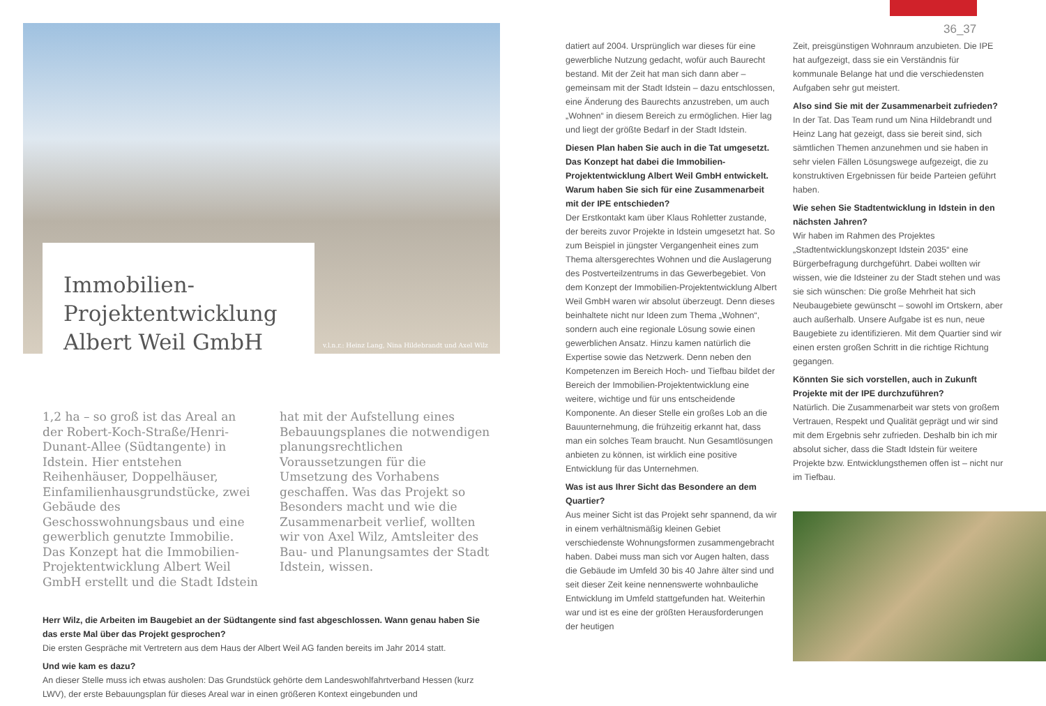v.l.n.r.: Heinz Lang, Nina Hildebrandt und Axel Wilz
36_37
Immobilien-
Projektentwicklung
Albert Weil GmbH
1,2 ha – so groß ist das Areal an der Robert-Koch-Straße/Henri-Dunant-Allee (Südtangente) in Idstein. Hier entstehen Reihenhäuser, Doppelhäuser, Einfamilienhausgrundstücke, zwei Gebäude des Geschosswohnungsbaus und eine gewerblich genutzte Immobilie. Das Konzept hat die Immobilien-Projektentwicklung Albert Weil GmbH erstellt und die Stadt Idstein hat mit der Aufstellung eines Bebauungsplanes die notwendigen planungsrechtlichen Voraussetzungen für die Umsetzung des Vorhabens geschaffen. Was das Projekt so Besonders macht und wie die Zusammenarbeit verlief, wollten wir von Axel Wilz, Amtsleiter des Bau- und Planungsamtes der Stadt Idstein, wissen.
Herr Wilz, die Arbeiten im Baugebiet an der Südtangente sind fast abgeschlossen. Wann genau haben Sie das erste Mal über das Projekt gesprochen?
Die ersten Gespräche mit Vertretern aus dem Haus der Albert Weil AG fanden bereits im Jahr 2014 statt.
Und wie kam es dazu?
An dieser Stelle muss ich etwas ausholen: Das Grundstück gehörte dem Landeswohlfahrtverband Hessen (kurz LWV), der erste Bebauungsplan für dieses Areal war in einen größeren Kontext eingebunden und
datiert auf 2004. Ursprünglich war dieses für eine gewerbliche Nutzung gedacht, wofür auch Baurecht bestand. Mit der Zeit hat man sich dann aber – gemeinsam mit der Stadt Idstein – dazu entschlossen, eine Änderung des Baurechts anzustreben, um auch „Wohnen“ in diesem Bereich zu ermöglichen. Hier lag und liegt der größte Bedarf in der Stadt Idstein.
Diesen Plan haben Sie auch in die Tat umgesetzt. Das Konzept hat dabei die Immobilien-Projektentwicklung Albert Weil GmbH entwickelt. Warum haben Sie sich für eine Zusammenarbeit mit der IPE entschieden?
Der Erstkontakt kam über Klaus Rohletter zustande, der bereits zuvor Projekte in Idstein umgesetzt hat. So zum Beispiel in jüngster Vergangenheit eines zum Thema altersgerechtes Wohnen und die Auslagerung des Postverteilzentrums in das Gewerbegebiet. Von dem Konzept der Immobilien-Projektentwicklung Albert Weil GmbH waren wir absolut überzeugt. Denn dieses beinhaltete nicht nur Ideen zum Thema „Wohnen“, sondern auch eine regionale Lösung sowie einen gewerblichen Ansatz. Hinzu kamen natürlich die Expertise sowie das Netzwerk. Denn neben den Kompetenzen im Bereich Hoch- und Tiefbau bildet der Bereich der Immobilien-Projektentwicklung eine weitere, wichtige und für uns entscheidende Komponente. An dieser Stelle ein großes Lob an die Bauunternehmung, die frühzeitig erkannt hat, dass man ein solches Team braucht. Nun Gesamtlösungen anbieten zu können, ist wirklich eine positive Entwicklung für das Unternehmen.
Was ist aus Ihrer Sicht das Besondere an dem Quartier?
Aus meiner Sicht ist das Projekt sehr spannend, da wir in einem verhältnismäßig kleinen Gebiet verschiedenste Wohnungsformen zusammengebracht haben. Dabei muss man sich vor Augen halten, dass die Gebäude im Umfeld 30 bis 40 Jahre älter sind und seit dieser Zeit keine nennenswerte wohnbauliche Entwicklung im Umfeld stattgefunden hat. Weiterhin war und ist es eine der größten Herausforderungen der heutigen
Zeit, preisgünstigen Wohnraum anzubieten. Die IPE hat aufgezeigt, dass sie ein Verständnis für kommunale Belange hat und die verschiedensten Aufgaben sehr gut meistert.
Also sind Sie mit der Zusammenarbeit zufrieden?
In der Tat. Das Team rund um Nina Hildebrandt und Heinz Lang hat gezeigt, dass sie bereit sind, sich sämtlichen Themen anzunehmen und sie haben in sehr vielen Fällen Lösungswege aufgezeigt, die zu konstruktiven Ergebnissen für beide Parteien geführt haben.
Wie sehen Sie Stadtentwicklung in Idstein in den nächsten Jahren?
Wir haben im Rahmen des Projektes „Stadtentwicklungskonzept Idstein 2035“ eine Bürgerbefragung durchgeführt. Dabei wollten wir wissen, wie die Idsteiner zu der Stadt stehen und was sie sich wünschen: Die große Mehrheit hat sich Neubaugebiete gewünscht – sowohl im Ortskern, aber auch außerhalb. Unsere Aufgabe ist es nun, neue Baugebiete zu identifizieren. Mit dem Quartier sind wir einen ersten großen Schritt in die richtige Richtung gegangen.
Könnten Sie sich vorstellen, auch in Zukunft Projekte mit der IPE durchzuführen?
Natürlich. Die Zusammenarbeit war stets von großem Vertrauen, Respekt und Qualität geprägt und wir sind mit dem Ergebnis sehr zufrieden. Deshalb bin ich mir absolut sicher, dass die Stadt Idstein für weitere Projekte bzw. Entwicklungsthemen offen ist – nicht nur im Tiefbau.